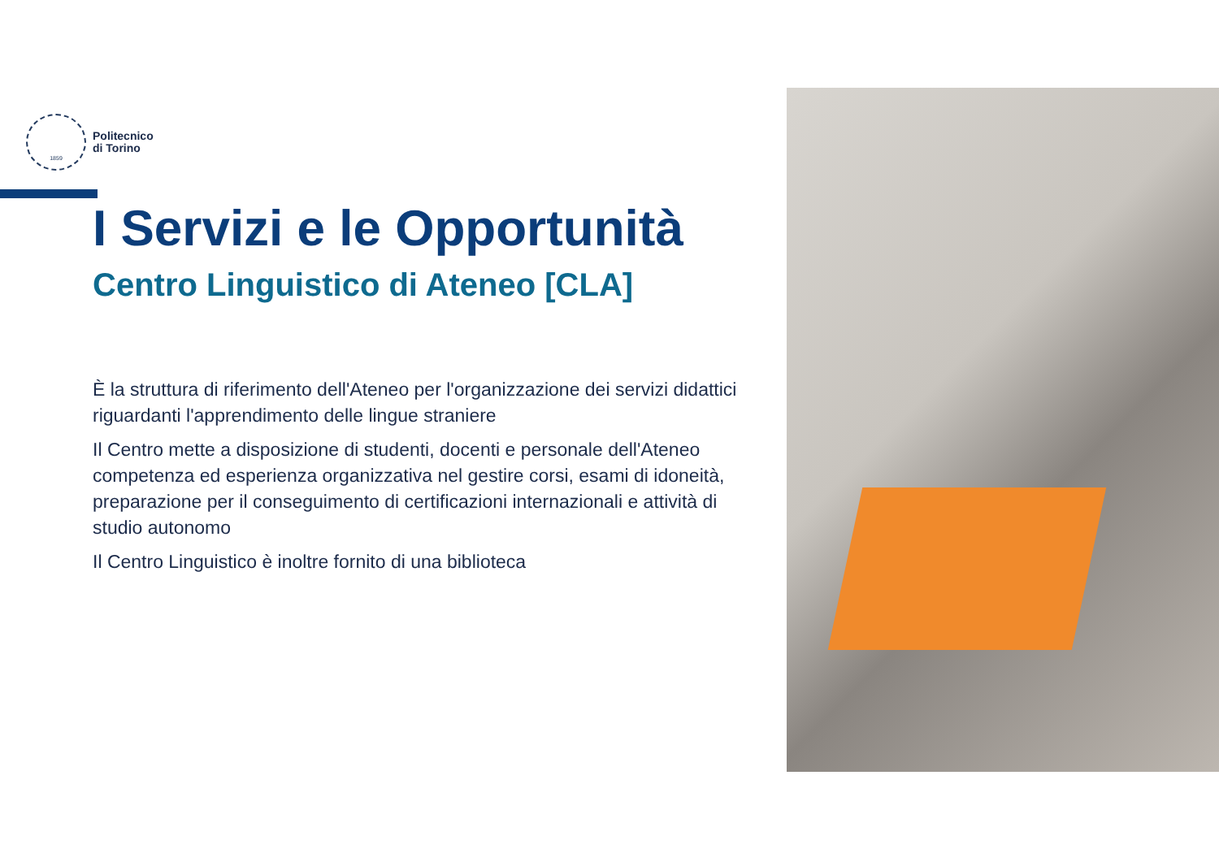1859
Politecnico
di Torino
I Servizi e le Opportunità
Centro Linguistico di Ateneo [CLA]
È la struttura di riferimento dell'Ateneo per l'organizzazione dei servizi didattici riguardanti l'apprendimento delle lingue straniere
Il Centro mette a disposizione di studenti, docenti e personale dell'Ateneo competenza ed esperienza organizzativa nel gestire corsi, esami di idoneità, preparazione per il conseguimento di certificazioni internazionali e attività di studio autonomo
Il Centro Linguistico è inoltre fornito di una biblioteca